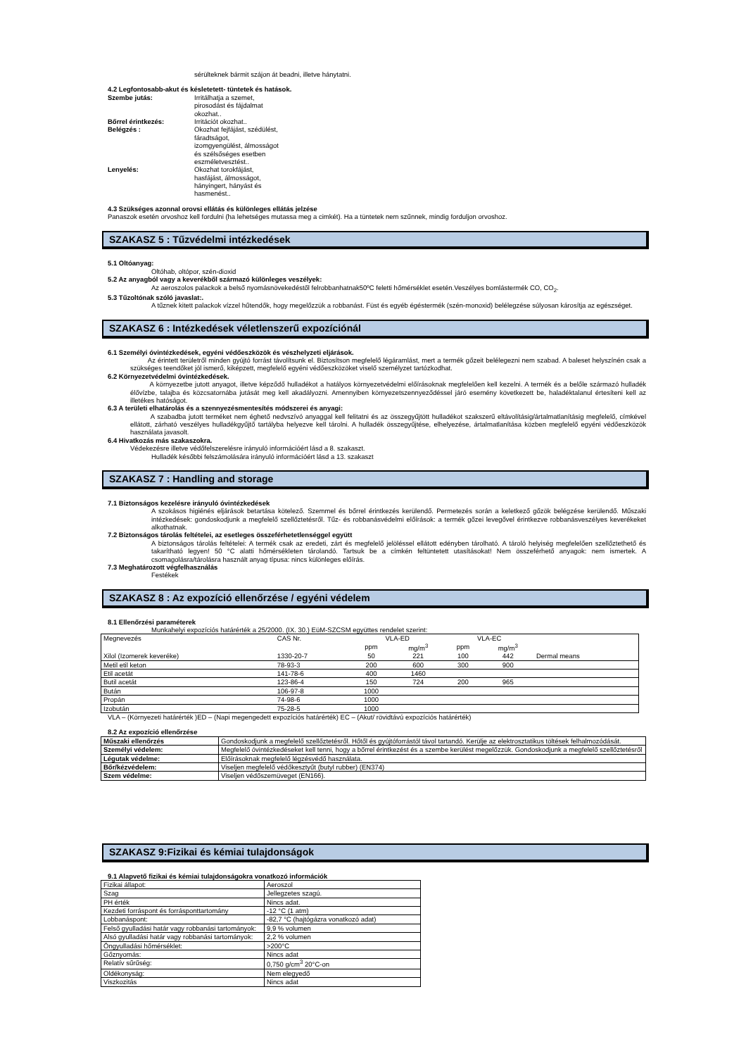sérülteknek bármit szájon át beadni, illetve hánytatni.
4.2 Legfontosabb-akut és késletetett- tüntetek és hatások.
| Szembe jutás: | Irritálhatja a szemet, pirosodást és fájdalmat okozhat.. |
| Bőrrel érintkezés: | Irritációt okozhat.. |
| Belégzés : | Okozhat fejfájást, szédülést, fáradtságot, izomgyengülést, álmosságot és szélsőséges esetben eszméletvesztést.. |
| Lenyelés: | Okozhat torokfájást, hasfájást, álmosságot, hányingert, hányást és hasmenést.. |
4.3 Szükséges azonnal orovsi ellátás és különleges ellátás jelzése
Panaszok esetén orvoshoz kell fordulni (ha lehetséges mutassa meg a cimkét). Ha a tüntetek nem szűnnek, mindig forduljon orvoshoz.
SZAKASZ 5 : Tűzvédelmi intézkedések
5.1 Oltóanyag:
Oltóhab, oltópor, szén-dioxid
5.2 Az anyagból vagy a keverékből származó különleges veszélyek:
Az aeroszolos palackok a belső nyomásnövekedéstől felrobbanhatnak50ºC feletti hőmérséklet esetén.Veszélyes bomlástermék CO, CO<sub>2</sub>.
5.3 Tűzoltónak szóló javaslat:.
A tűznek kitett palackok vízzel hűtendők, hogy megelőzzük a robbanást. Füst és egyéb égéstermék (szén-monoxid) belélegzése súlyosan károsítja az egészséget.
SZAKASZ 6 : Intézkedések véletlenszerű expozíciónál
6.1 Személyi óvintézkedések, egyéni védőeszközök és vészhelyzeti eljárások.
Az érintett területről minden gyújtó forrást távolítsunk el. Biztosítson megfelelő légáramlást, mert a termék gőzeit belélegezni nem szabad. A baleset helyszínén csak a szükséges teendőket jól ismerő, kiképzett, megfelelő egyéni védőeszközöket viselő személyzet tartózkodhat.
6.2 Környezetvédelmi óvintézkedések.
A környezetbe jutott anyagot, illetve képződő hulladékot a hatályos környezetvédelmi előírásoknak megfelelően kell kezelni. A termék és a belőle származó hulladék élővízbe, talajba és közcsatornába jutását meg kell akadályozni. Amennyiben környezetszennyeződéssel járó esemény következett be, haladéktalanul értesíteni kell az illetékes hatóságot.
6.3 A területi elhatárolás és a szennyezésmentesítés módszerei és anyagi:
A szabadba jutott terméket nem éghető nedvszívó anyaggal kell felitatni és az összegyűjtött hulladékot szakszerű eltávolításig/ártalmatlanításig megfelelő, címkével ellátott, zárható veszélyes hulladékgyűjtő tartályba helyezve kell tárolni. A hulladék összegyűjtése, elhelyezése, ártalmatlanítása közben megfelelő egyéni védőeszközök használata javasolt.
6.4 Hivatkozás más szakaszokra.
Védekezésre illetve védőfelszerelésre irányuló információért lásd a 8. szakaszt.
Hulladék későbbi felszámolására irányuló információért lásd a 13. szakaszt
SZAKASZ 7 : Handling and storage
7.1 Biztonságos kezelésre irányuló óvintézkedések
A szokásos higiénés eljárások betartása kötelező. Szemmel és bőrrel érintkezés kerülendő. Permetezés során a keletkező gőzök belégzése kerülendő. Műszaki intézkedések: gondoskodjunk a megfelelő szellőztetésről. Tűz- és robbanásvédelmi előírások: a termék gőzei levegővel érintkezve robbanásveszélyes keverékeket alkothatnak.
7.2 Biztonságos tárolás feltételei, az esetleges összeférhetetlenséggel együtt
A biztonságos tárolás feltételei: A termék csak az eredeti, zárt és megfelelő jelöléssel ellátott edényben tárolható. A tároló helyiség megfelelően szellőztethető és takarítható legyen! 50 °C alatti hőmérsékleten tárolandó. Tartsuk be a címkén feltüntetett utasításokat! Nem összeférhető anyagok: nem ismertek. A csomagolásra/tárolásra használt anyag típusa: nincs különleges előírás.
7.3 Meghatározott végfelhasználás
Festékek
SZAKASZ 8 : Az expozíció ellenőrzése / egyéni védelem
8.1 Ellenőrzési paraméterek
Munkahelyi expozíciós határérték a 25/2000. (IX. 30.) EüM-SZCSM együttes rendelet szerint:
| Megnevezés | CAS Nr. | VLA-ED | | VLA-EC | | |
| | | ppm | mg/m<sup>3</sup> | ppm | mg/m<sup>3</sup> | |
| Xilol (Izomerek keveréke) | 1330-20-7 | 50 | 221 | 100 | 442 | Dermal means |
| Metil etil keton | 78-93-3 | 200 | 600 | 300 | 900 | |
| Etil acetát | 141-78-6 | 400 | 1460 | | | |
| Butil acetát | 123-86-4 | 150 | 724 | 200 | 965 | |
| Bután | 106-97-8 | 1000 | | | | |
| Propán | 74-98-6 | 1000 | | | | |
| Izobután | 75-28-5 | 1000 | | | | |
VLA – (Környezeti határérték )ED – (Napi megengedett expozíciós határérték) EC – (Akut/ rövidtávú expozíciós határérték)
8.2 Az expozíció ellenőrzése
| Műszaki ellenőrzés | Gondoskodjunk a megfelelő szellőztetésről. Hőtől és gyújtóforrástól távol tartandó. Kerülje az elektrosztatikus töltések felhalmozódását. |
| Személyi védelem: | Megfelelő óvintézkedéseket kell tenni, hogy a bőrrel érintkezést és a szembe kerülést megelőzzük. Gondoskodjunk a megfelelő szellőztetésről |
| Légutak védelme: | Előírásoknak megfelelő légzésvédő használata. |
| Bőr/kézvédelem: | Viseljen megfelelő védőkesztyűt (butyl rubber) (EN374) |
| Szem védelme: | Viseljen védőszemüveget (EN166). |
SZAKASZ 9:Fizikai és kémiai tulajdonságok
9.1 Alapvető fizikai és kémiai tulajdonságokra vonatkozó információk
| Fizikai állapot: | Aeroszol |
| Szag | Jellegzetes szagú. |
| PH érték | Nincs adat. |
| Kezdeti forráspont és forrásponttartomány | -12 °C (1 atm) |
| Lobbanáspont: | -82,7 °C (hajtógázra vonatkozó adat) |
| Felső gyulladási határ vagy robbanási tartományok: | 9,9 % volumen |
| Alsó gyulladási határ vagy robbanási tartományok: | 2,2 % volumen |
| Öngyulladási hőmérséklet: | >200°C |
| Gőznyomás: | Nincs adat |
| Relatív sűrűség: | 0,750 g/cm<sup>3</sup> 20°C-on |
| Oldékonyság: | Nem elegyedő |
| Viszkozitás | Nincs adat |